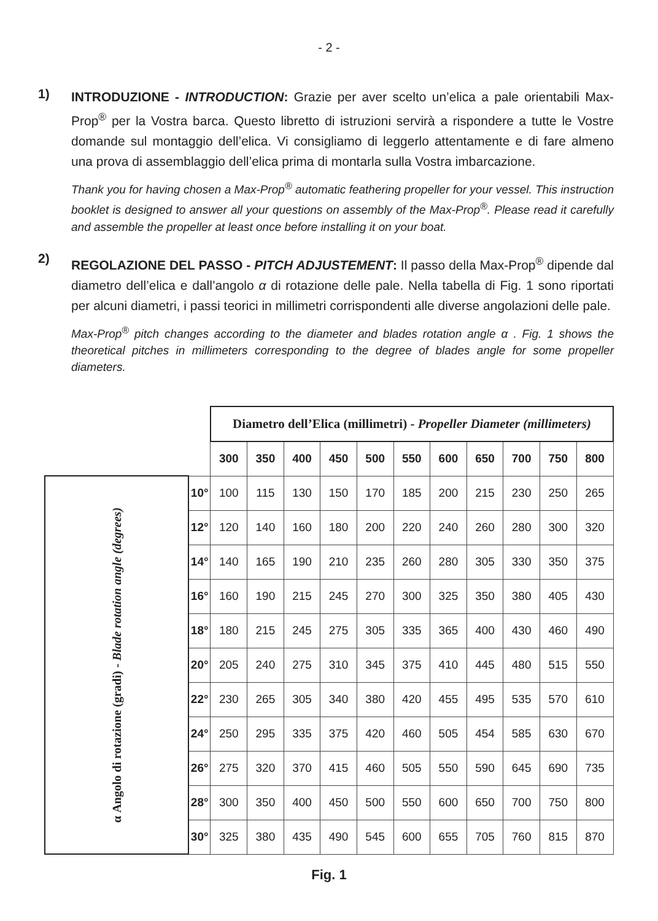- 2 -
1)
INTRODUZIONE - INTRODUCTION: Grazie per aver scelto un’elica a pale orientabili Max-Prop<sup>®</sup> per la Vostra barca. Questo libretto di istruzioni servirà a rispondere a tutte le Vostre domande sul montaggio dell’elica. Vi consigliamo di leggerlo attentamente e di fare almeno una prova di assemblaggio dell’elica prima di montarla sulla Vostra imbarcazione.
Thank you for having chosen a Max-Prop<sup>®</sup> automatic feathering propeller for your vessel. This instruction booklet is designed to answer all your questions on assembly of the Max-Prop<sup>®</sup>. Please read it carefully and assemble the propeller at least once before installing it on your boat.
2)
REGOLAZIONE DEL PASSO - PITCH ADJUSTEMENT: Il passo della Max-Prop<sup>®</sup> dipende dal diametro dell’elica e dall’angolo α di rotazione delle pale. Nella tabella di Fig. 1 sono riportati per alcuni diametri, i passi teorici in millimetri corrispondenti alle diverse angolazioni delle pale.
Max-Prop<sup>®</sup> pitch changes according to the diameter and blades rotation angle α . Fig. 1 shows the theoretical pitches in millimeters corresponding to the degree of blades angle for some propeller diameters.
| | | Diametro dell’Elica (millimetri) - Propeller Diameter (millimeters) | | | | | | | | | | |
| | | 300 | 350 | 400 | 450 | 500 | 550 | 600 | 650 | 700 | 750 | 800 |
| α Angolo di rotazione (gradi) - Blade rotation angle (degrees) | 10° | 100 | 115 | 130 | 150 | 170 | 185 | 200 | 215 | 230 | 250 | 265 |
| | 12° | 120 | 140 | 160 | 180 | 200 | 220 | 240 | 260 | 280 | 300 | 320 |
| | 14° | 140 | 165 | 190 | 210 | 235 | 260 | 280 | 305 | 330 | 350 | 375 |
| | 16° | 160 | 190 | 215 | 245 | 270 | 300 | 325 | 350 | 380 | 405 | 430 |
| | 18° | 180 | 215 | 245 | 275 | 305 | 335 | 365 | 400 | 430 | 460 | 490 |
| | 20° | 205 | 240 | 275 | 310 | 345 | 375 | 410 | 445 | 480 | 515 | 550 |
| | 22° | 230 | 265 | 305 | 340 | 380 | 420 | 455 | 495 | 535 | 570 | 610 |
| | 24° | 250 | 295 | 335 | 375 | 420 | 460 | 505 | 454 | 585 | 630 | 670 |
| | 26° | 275 | 320 | 370 | 415 | 460 | 505 | 550 | 590 | 645 | 690 | 735 |
| | 28° | 300 | 350 | 400 | 450 | 500 | 550 | 600 | 650 | 700 | 750 | 800 |
| | 30° | 325 | 380 | 435 | 490 | 545 | 600 | 655 | 705 | 760 | 815 | 870 |
Fig. 1